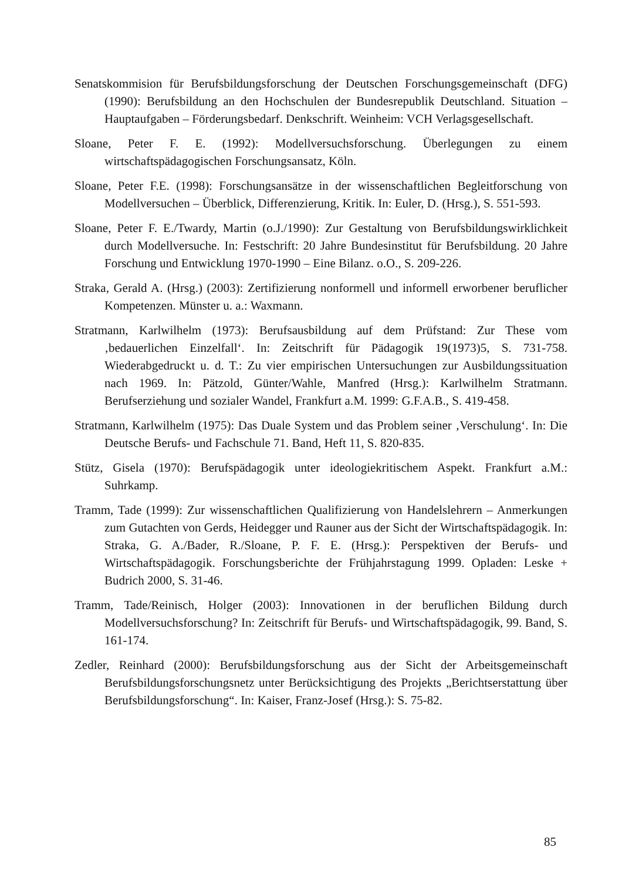Senatskommision für Berufsbildungsforschung der Deutschen Forschungsgemeinschaft (DFG) (1990): Berufsbildung an den Hochschulen der Bundesrepublik Deutschland. Situation – Hauptaufgaben – Förderungsbedarf. Denkschrift. Weinheim: VCH Verlagsgesellschaft.
Sloane, Peter F. E. (1992): Modellversuchsforschung. Überlegungen zu einem wirtschaftspädagogischen Forschungsansatz, Köln.
Sloane, Peter F.E. (1998): Forschungsansätze in der wissenschaftlichen Begleitforschung von Modellversuchen – Überblick, Differenzierung, Kritik. In: Euler, D. (Hrsg.), S. 551-593.
Sloane, Peter F. E./Twardy, Martin (o.J./1990): Zur Gestaltung von Berufsbildungswirklichkeit durch Modellversuche. In: Festschrift: 20 Jahre Bundesinstitut für Berufsbildung. 20 Jahre Forschung und Entwicklung 1970-1990 – Eine Bilanz. o.O., S. 209-226.
Straka, Gerald A. (Hrsg.) (2003): Zertifizierung nonformell und informell erworbener beruflicher Kompetenzen. Münster u. a.: Waxmann.
Stratmann, Karlwilhelm (1973): Berufsausbildung auf dem Prüfstand: Zur These vom ‚bedauerlichen Einzelfall‘. In: Zeitschrift für Pädagogik 19(1973)5, S. 731-758. Wiederabgedruckt u. d. T.: Zu vier empirischen Untersuchungen zur Ausbildungssituation nach 1969. In: Pätzold, Günter/Wahle, Manfred (Hrsg.): Karlwilhelm Stratmann. Berufserziehung und sozialer Wandel, Frankfurt a.M. 1999: G.F.A.B., S. 419-458.
Stratmann, Karlwilhelm (1975): Das Duale System und das Problem seiner ‚Verschulung‘. In: Die Deutsche Berufs- und Fachschule 71. Band, Heft 11, S. 820-835.
Stütz, Gisela (1970): Berufspädagogik unter ideologiekritischem Aspekt. Frankfurt a.M.: Suhrkamp.
Tramm, Tade (1999): Zur wissenschaftlichen Qualifizierung von Handelslehrern – Anmerkungen zum Gutachten von Gerds, Heidegger und Rauner aus der Sicht der Wirtschaftspädagogik. In: Straka, G. A./Bader, R./Sloane, P. F. E. (Hrsg.): Perspektiven der Berufs- und Wirtschaftspädagogik. Forschungsberichte der Frühjahrstagung 1999. Opladen: Leske + Budrich 2000, S. 31-46.
Tramm, Tade/Reinisch, Holger (2003): Innovationen in der beruflichen Bildung durch Modellversuchsforschung? In: Zeitschrift für Berufs- und Wirtschaftspädagogik, 99. Band, S. 161-174.
Zedler, Reinhard (2000): Berufsbildungsforschung aus der Sicht der Arbeitsgemeinschaft Berufsbildungsforschungsnetz unter Berücksichtigung des Projekts „Berichtserstattung über Berufsbildungsforschung“. In: Kaiser, Franz-Josef (Hrsg.): S. 75-82.
85